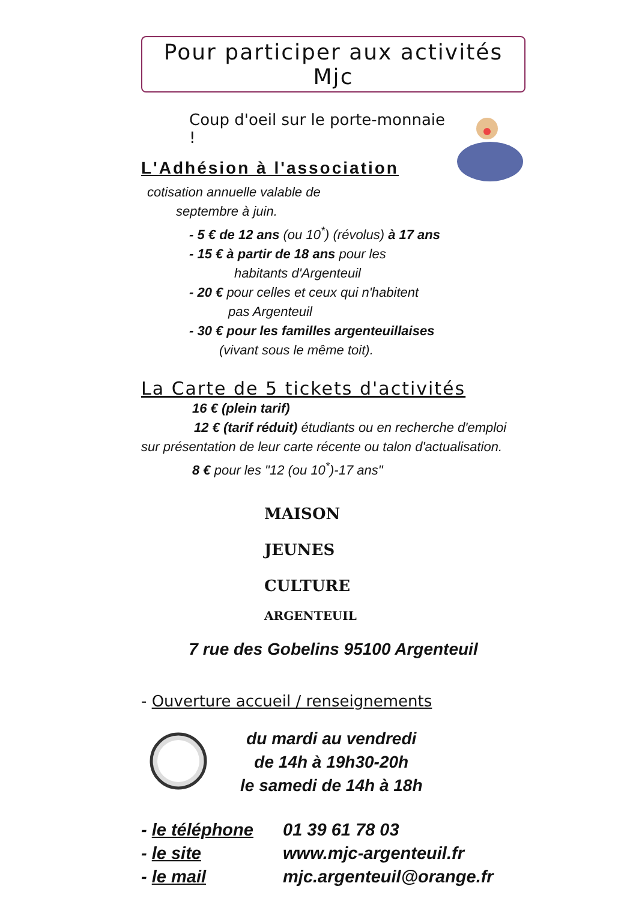Pour participer aux activités Mjc
Coup d'oeil sur le porte-monnaie !
L'Adhésion à l'association
cotisation annuelle valable de
septembre à juin.
- 5 € de 12 ans (ou 10<sup>*</sup>) (révolus) à 17 ans
- 15 € à partir de 18 ans pour les
habitants d'Argenteuil
- 20 € pour celles et ceux qui n'habitent
pas Argenteuil
- 30 € pour les familles argenteuillaises
(vivant sous le même toit).
La Carte de 5 tickets d'activités
16 € (plein tarif)
12 € (tarif réduit) étudiants ou en recherche d'emploi sur présentation de leur carte récente ou talon d'actualisation.
8 € pour les "12 (ou 10<sup>*</sup>)-17 ans"
MAISON
JEUNES
CULTURE
ARGENTEUIL
7 rue des Gobelins 95100 Argenteuil
- Ouverture accueil / renseignements
du mardi au vendredi
de 14h à 19h30-20h
le samedi de 14h à 18h
- le téléphone 01 39 61 78 03
- le site www.mjc-argenteuil.fr
- le mail mjc.argenteuil@orange.fr